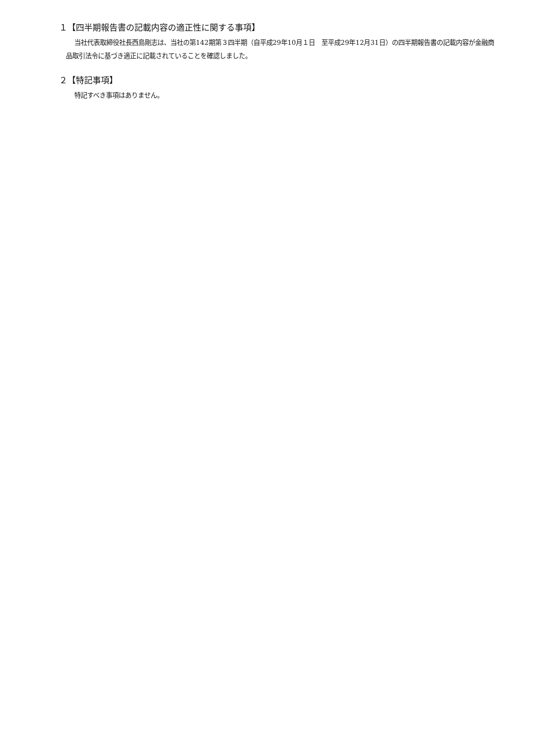１【四半期報告書の記載内容の適正性に関する事項】
当社代表取締役社長西島剛志は、当社の第142期第３四半期（自平成29年10月１日　至平成29年12月31日）の四半期報告書の記載内容が金融商品取引法令に基づき適正に記載されていることを確認しました。
２【特記事項】
特記すべき事項はありません。